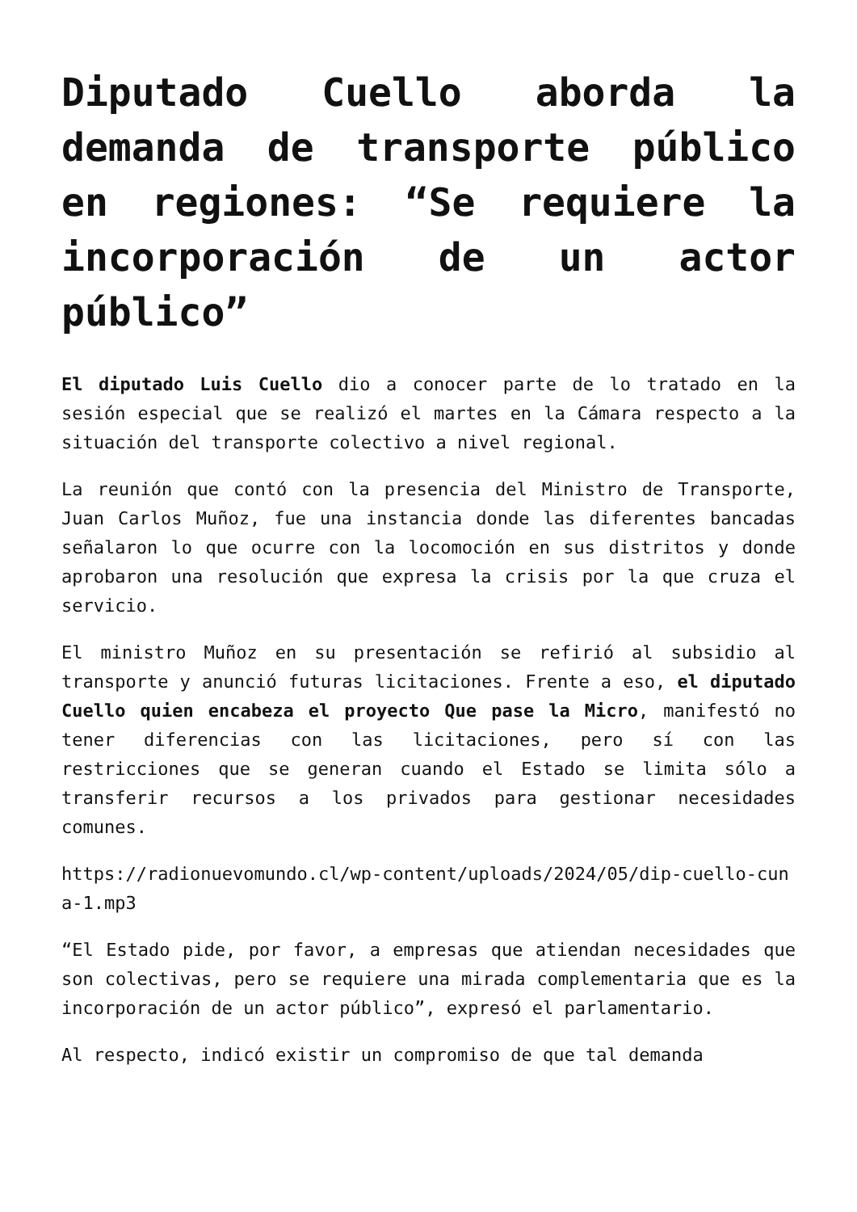Diputado Cuello aborda la demanda de transporte público en regiones: “Se requiere la incorporación de un actor público”
El diputado Luis Cuello dio a conocer parte de lo tratado en la sesión especial que se realizó el martes en la Cámara respecto a la situación del transporte colectivo a nivel regional.
La reunión que contó con la presencia del Ministro de Transporte, Juan Carlos Muñoz, fue una instancia donde las diferentes bancadas señalaron lo que ocurre con la locomoción en sus distritos y donde aprobaron una resolución que expresa la crisis por la que cruza el servicio.
El ministro Muñoz en su presentación se refirió al subsidio al transporte y anunció futuras licitaciones. Frente a eso, el diputado Cuello quien encabeza el proyecto Que pase la Micro, manifestó no tener diferencias con las licitaciones, pero sí con las restricciones que se generan cuando el Estado se limita sólo a transferir recursos a los privados para gestionar necesidades comunes.
https://radionuevomundo.cl/wp-content/uploads/2024/05/dip-cuello-cuna-1.mp3
“El Estado pide, por favor, a empresas que atiendan necesidades que son colectivas, pero se requiere una mirada complementaria que es la incorporación de un actor público”, expresó el parlamentario.
Al respecto, indicó existir un compromiso de que tal demanda